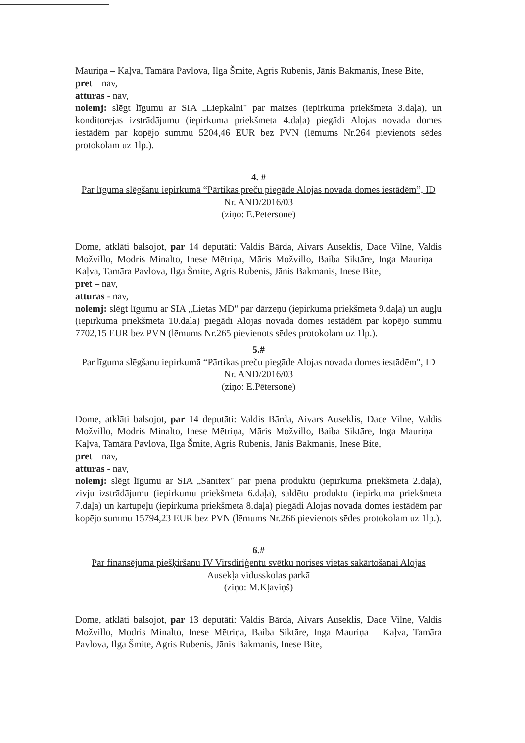Mauriņa – Kaļva, Tamāra Pavlova, Ilga Šmite, Agris Rubenis, Jānis Bakmanis, Inese Bite,
pret – nav,
atturas - nav,
nolemj: slēgt līgumu ar SIA „Liepkalni" par maizes (iepirkuma priekšmeta 3.daļa), un konditorejas izstrādājumu (iepirkuma priekšmeta 4.daļa) piegādi Alojas novada domes iestādēm par kopējo summu 5204,46 EUR bez PVN (lēmums Nr.264 pievienots sēdes protokolam uz 1lp.).
4. #
Par līguma slēgšanu iepirkumā “Pārtikas preču piegāde Alojas novada domes iestādēm”, ID Nr. AND/2016/03
(ziņo: E.Pētersone)
Dome, atklāti balsojot, par 14 deputāti: Valdis Bārda, Aivars Auseklis, Dace Vilne, Valdis Možvillo, Modris Minalto, Inese Mētriņa, Māris Možvillo, Baiba Siktāre, Inga Mauriņa – Kaļva, Tamāra Pavlova, Ilga Šmite, Agris Rubenis, Jānis Bakmanis, Inese Bite,
pret – nav,
atturas - nav,
nolemj: slēgt līgumu ar SIA „Lietas MD" par dārzeņu (iepirkuma priekšmeta 9.daļa) un augļu (iepirkuma priekšmeta 10.daļa) piegādi Alojas novada domes iestādēm par kopējo summu 7702,15 EUR bez PVN (lēmums Nr.265 pievienots sēdes protokolam uz 1lp.).
5.#
Par līguma slēgšanu iepirkumā “Pārtikas preču piegāde Alojas novada domes iestādēm", ID Nr. AND/2016/03
(ziņo: E.Pētersone)
Dome, atklāti balsojot, par 14 deputāti: Valdis Bārda, Aivars Auseklis, Dace Vilne, Valdis Možvillo, Modris Minalto, Inese Mētriņa, Māris Možvillo, Baiba Siktāre, Inga Mauriņa – Kaļva, Tamāra Pavlova, Ilga Šmite, Agris Rubenis, Jānis Bakmanis, Inese Bite,
pret – nav,
atturas - nav,
nolemj: slēgt līgumu ar SIA „Sanitex" par piena produktu (iepirkuma priekšmeta 2.daļa), zivju izstrādājumu (iepirkumu priekšmeta 6.daļa), saldētu produktu (iepirkuma priekšmeta 7.daļa) un kartupeļu (iepirkuma priekšmeta 8.daļa) piegādi Alojas novada domes iestādēm par kopējo summu 15794,23 EUR bez PVN (lēmums Nr.266 pievienots sēdes protokolam uz 1lp.).
6.#
Par finansējuma piešķiršanu IV Virsdiriģentu svētku norises vietas sakārtošanai Alojas Ausekļa vidusskolas parkā
(ziņo: M.Kļaviņš)
Dome, atklāti balsojot, par 13 deputāti: Valdis Bārda, Aivars Auseklis, Dace Vilne, Valdis Možvillo, Modris Minalto, Inese Mētriņa, Baiba Siktāre, Inga Mauriņa – Kaļva, Tamāra Pavlova, Ilga Šmite, Agris Rubenis, Jānis Bakmanis, Inese Bite,